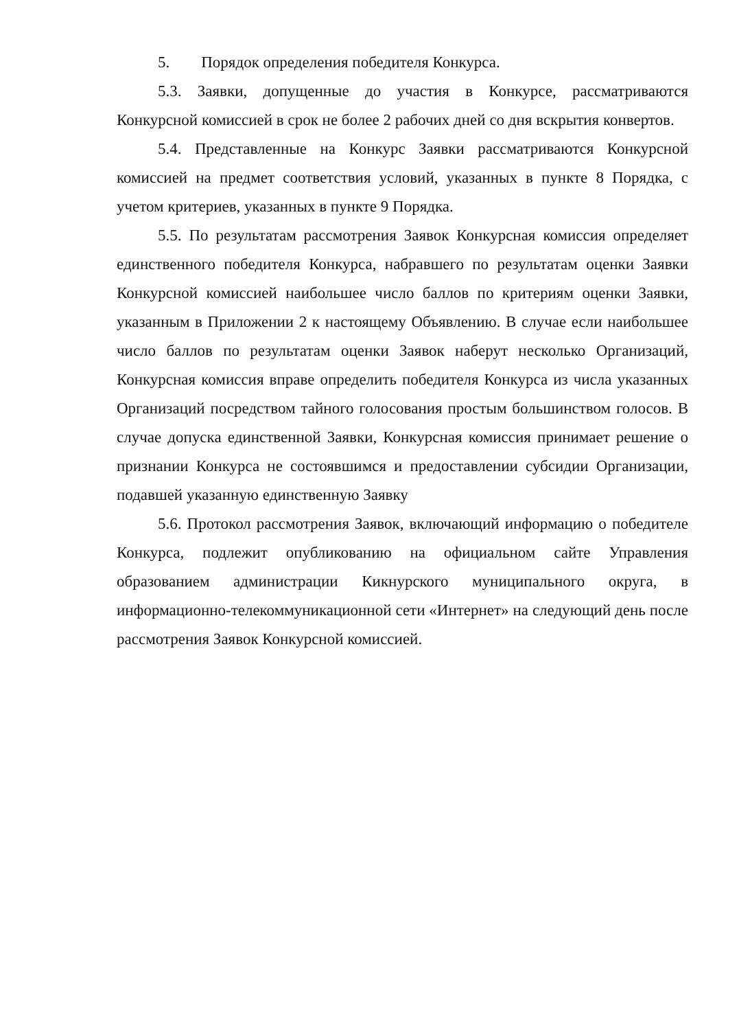5. Порядок определения победителя Конкурса.
5.3. Заявки, допущенные до участия в Конкурсе, рассматриваются Конкурсной комиссией в срок не более 2 рабочих дней со дня вскрытия конвертов.
5.4. Представленные на Конкурс Заявки рассматриваются Конкурсной комиссией на предмет соответствия условий, указанных в пункте 8 Порядка, с учетом критериев, указанных в пункте 9 Порядка.
5.5. По результатам рассмотрения Заявок Конкурсная комиссия определяет единственного победителя Конкурса, набравшего по результатам оценки Заявки Конкурсной комиссией наибольшее число баллов по критериям оценки Заявки, указанным в Приложении 2 к настоящему Объявлению. В случае если наибольшее число баллов по результатам оценки Заявок наберут несколько Организаций, Конкурсная комиссия вправе определить победителя Конкурса из числа указанных Организаций посредством тайного голосования простым большинством голосов. В случае допуска единственной Заявки, Конкурсная комиссия принимает решение о признании Конкурса не состоявшимся и предоставлении субсидии Организации, подавшей указанную единственную Заявку
5.6. Протокол рассмотрения Заявок, включающий информацию о победителе Конкурса, подлежит опубликованию на официальном сайте Управления образованием администрации Кикнурского муниципального округа, в информационно-телекоммуникационной сети «Интернет» на следующий день после рассмотрения Заявок Конкурсной комиссией.